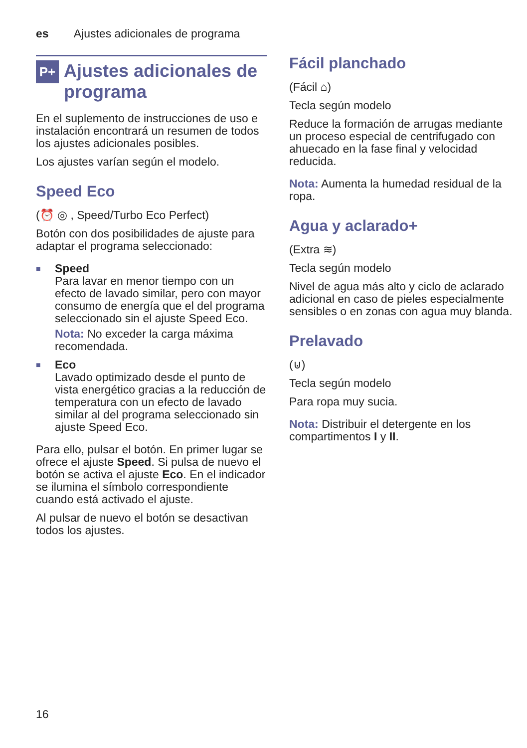es Ajustes adicionales de programa
P+ Ajustes adicionales de programa
En el suplemento de instrucciones de uso e instalación encontrará un resumen de todos los ajustes adicionales posibles.
Los ajustes varían según el modelo.
Speed Eco
(⏰ ◎ , Speed/Turbo Eco Perfect)
Botón con dos posibilidades de ajuste para adaptar el programa seleccionado:
■ Speed
Para lavar en menor tiempo con un efecto de lavado similar, pero con mayor consumo de energía que el del programa seleccionado sin el ajuste Speed Eco.
Nota: No exceder la carga máxima recomendada.
■ Eco
Lavado optimizado desde el punto de vista energético gracias a la reducción de temperatura con un efecto de lavado similar al del programa seleccionado sin ajuste Speed Eco.
Para ello, pulsar el botón. En primer lugar se ofrece el ajuste Speed. Si pulsa de nuevo el botón se activa el ajuste Eco. En el indicador se ilumina el símbolo correspondiente cuando está activado el ajuste.
Al pulsar de nuevo el botón se desactivan todos los ajustes.
Fácil planchado
(Fácil ⌂)
Tecla según modelo
Reduce la formación de arrugas mediante un proceso especial de centrifugado con ahuecado en la fase final y velocidad reducida.
Nota: Aumenta la humedad residual de la ropa.
Agua y aclarado+
(Extra ≋)
Tecla según modelo
Nivel de agua más alto y ciclo de aclarado adicional en caso de pieles especialmente sensibles o en zonas con agua muy blanda.
Prelavado
(⊍)
Tecla según modelo
Para ropa muy sucia.
Nota: Distribuir el detergente en los compartimentos I y II.
16